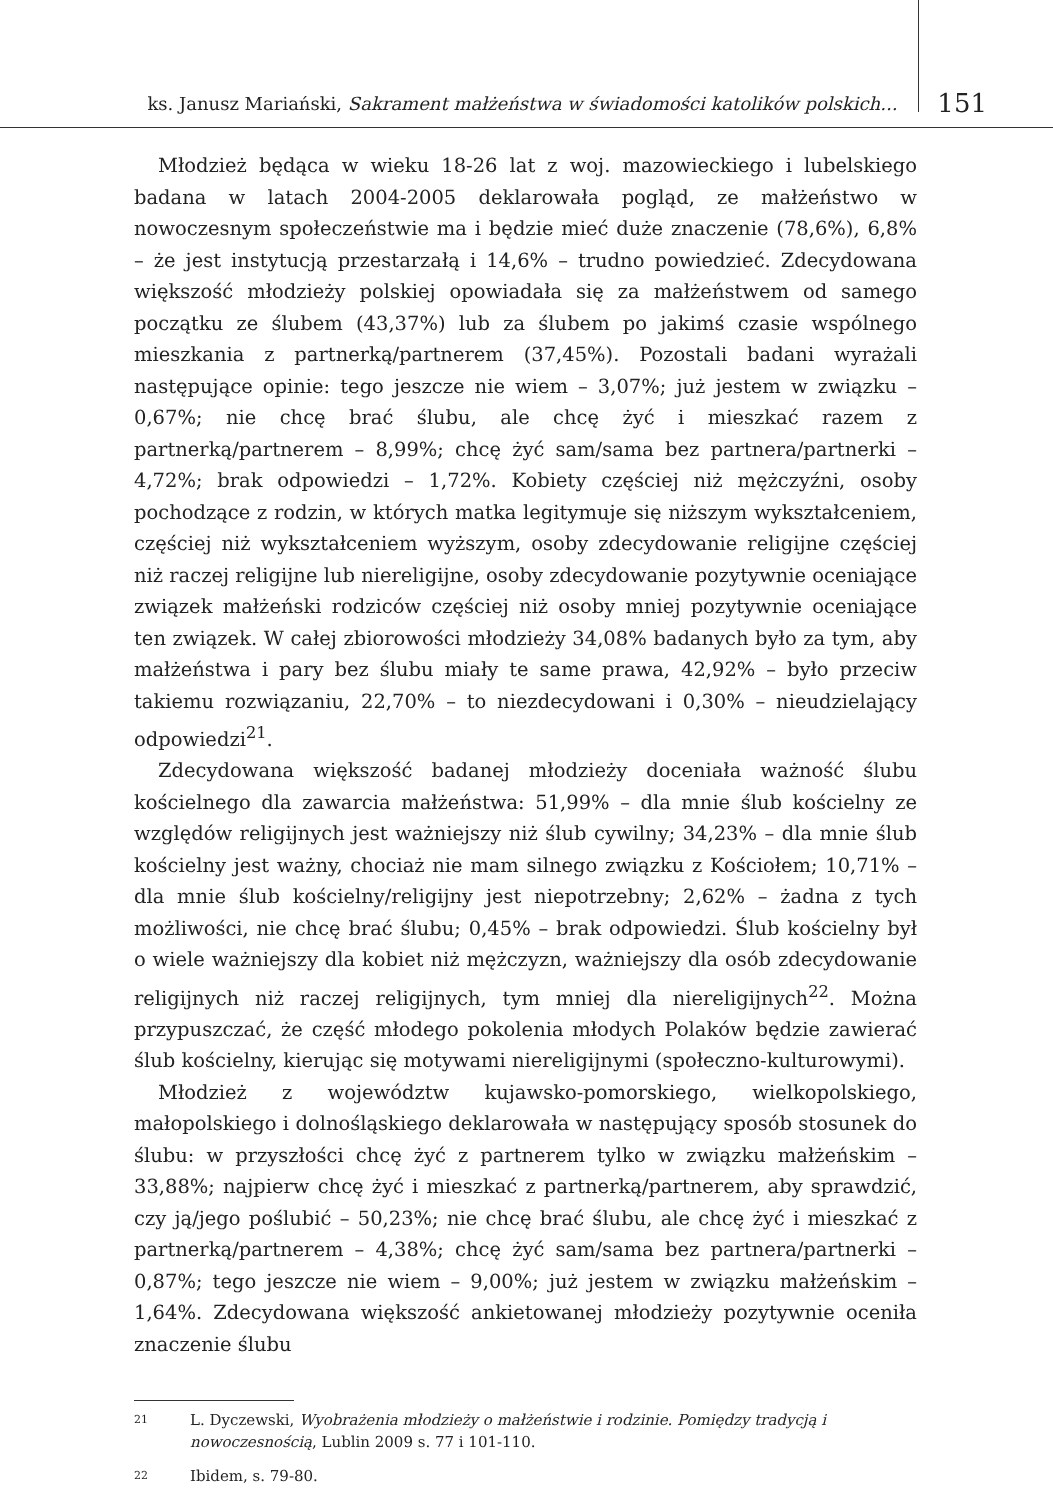ks. Janusz Mariański, Sakrament małżeństwa w świadomości katolików polskich... 151
Młodzież będąca w wieku 18-26 lat z woj. mazowieckiego i lubelskiego badana w latach 2004-2005 deklarowała pogląd, ze małżeństwo w nowoczesnym społeczeństwie ma i będzie mieć duże znaczenie (78,6%), 6,8% – że jest instytucją przestarzałą i 14,6% – trudno powiedzieć. Zdecydowana większość młodzieży polskiej opowiadała się za małżeństwem od samego początku ze ślubem (43,37%) lub za ślubem po jakimś czasie wspólnego mieszkania z partnerką/partnerem (37,45%). Pozostali badani wyrażali następujące opinie: tego jeszcze nie wiem – 3,07%; już jestem w związku – 0,67%; nie chcę brać ślubu, ale chcę żyć i mieszkać razem z partnerką/partnerem – 8,99%; chcę żyć sam/sama bez partnera/partnerki – 4,72%; brak odpowiedzi – 1,72%. Kobiety częściej niż mężczyźni, osoby pochodzące z rodzin, w których matka legitymuje się niższym wykształceniem, częściej niż wykształceniem wyższym, osoby zdecydowanie religijne częściej niż raczej religijne lub niereligijne, osoby zdecydowanie pozytywnie oceniające związek małżeński rodziców częściej niż osoby mniej pozytywnie oceniające ten związek. W całej zbiorowości młodzieży 34,08% badanych było za tym, aby małżeństwa i pary bez ślubu miały te same prawa, 42,92% – było przeciw takiemu rozwiązaniu, 22,70% – to niezdecydowani i 0,30% – nieudzielający odpowiedzi<sup>21</sup>.
Zdecydowana większość badanej młodzieży doceniała ważność ślubu kościelnego dla zawarcia małżeństwa: 51,99% – dla mnie ślub kościelny ze względów religijnych jest ważniejszy niż ślub cywilny; 34,23% – dla mnie ślub kościelny jest ważny, chociaż nie mam silnego związku z Kościołem; 10,71% – dla mnie ślub kościelny/religijny jest niepotrzebny; 2,62% – żadna z tych możliwości, nie chcę brać ślubu; 0,45% – brak odpowiedzi. Ślub kościelny był o wiele ważniejszy dla kobiet niż mężczyzn, ważniejszy dla osób zdecydowanie religijnych niż raczej religijnych, tym mniej dla niereligijnych<sup>22</sup>. Można przypuszczać, że część młodego pokolenia młodych Polaków będzie zawierać ślub kościelny, kierując się motywami niereligijnymi (społeczno-kulturowymi).
Młodzież z województw kujawsko-pomorskiego, wielkopolskiego, małopolskiego i dolnośląskiego deklarowała w następujący sposób stosunek do ślubu: w przyszłości chcę żyć z partnerem tylko w związku małżeńskim – 33,88%; najpierw chcę żyć i mieszkać z partnerką/partnerem, aby sprawdzić, czy ją/jego poślubić – 50,23%; nie chcę brać ślubu, ale chcę żyć i mieszkać z partnerką/partnerem – 4,38%; chcę żyć sam/sama bez partnera/partnerki – 0,87%; tego jeszcze nie wiem – 9,00%; już jestem w związku małżeńskim – 1,64%. Zdecydowana większość ankietowanej młodzieży pozytywnie oceniła znaczenie ślubu
21 L. Dyczewski, Wyobrażenia młodzieży o małżeństwie i rodzinie. Pomiędzy tradycją i nowoczesnością, Lublin 2009 s. 77 i 101-110.
22 Ibidem, s. 79-80.